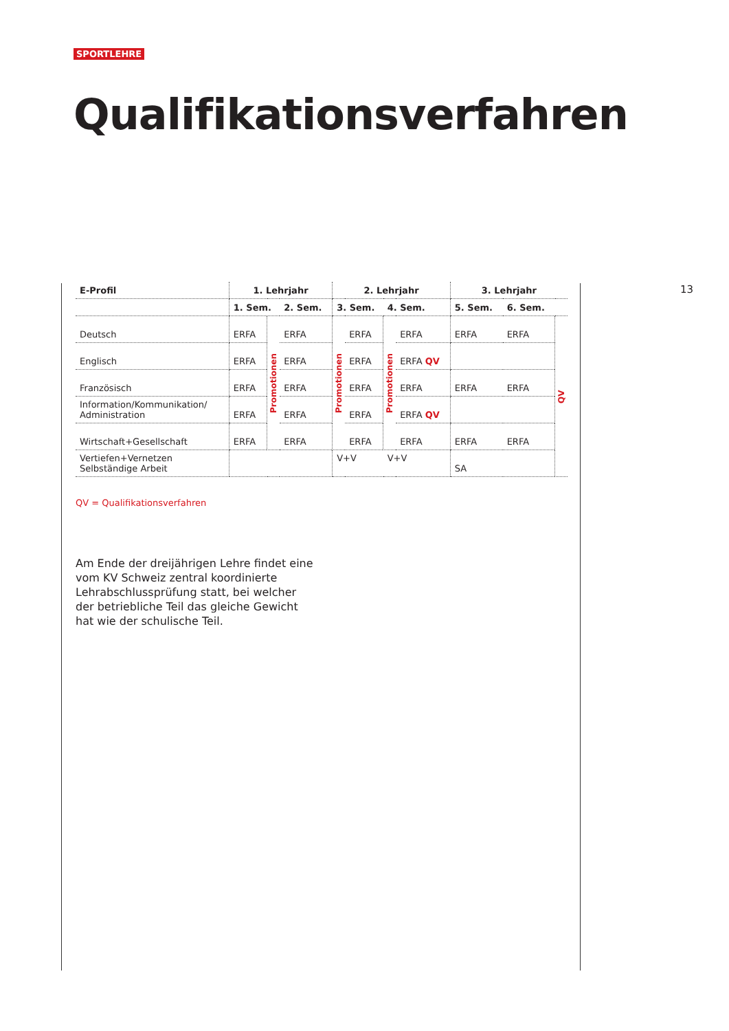SPORTLEHRE
Qualifikationsverfahren
13
| E-Profil | 1. Lehrjahr | | | 2. Lehrjahr | | | | 3. Lehrjahr | | |
| --- | --- | --- | --- | --- | --- | --- | --- | --- | --- | --- |
| | 1. Sem. | | 2. Sem. | 3. Sem. | | 4. Sem. | | 5. Sem. | 6. Sem. | |
| Deutsch | ERFA | Promotionen | ERFA | Promotionen | ERFA | Promotionen | ERFA | ERFA | ERFA | QV |
| Englisch | ERFA | | ERFA | | ERFA | | ERFA QV | | | |
| Französisch | ERFA | | ERFA | | ERFA | | ERFA | ERFA | ERFA | |
| Information/Kommunikation/ Administration | ERFA | | ERFA | | ERFA | | ERFA QV | | | |
| Wirtschaft+Gesellschaft | ERFA | | ERFA | | ERFA | | ERFA | ERFA | ERFA | |
| Vertiefen+Vernetzen Selbständige Arbeit | | | | V+V | | V+V | | SA | | |
QV = Qualifikationsverfahren
Am Ende der dreijährigen Lehre findet eine vom KV Schweiz zentral koordinierte Lehrabschluss­prüfung statt, bei welcher der betriebliche Teil das gleiche Gewicht hat wie der schulische Teil.